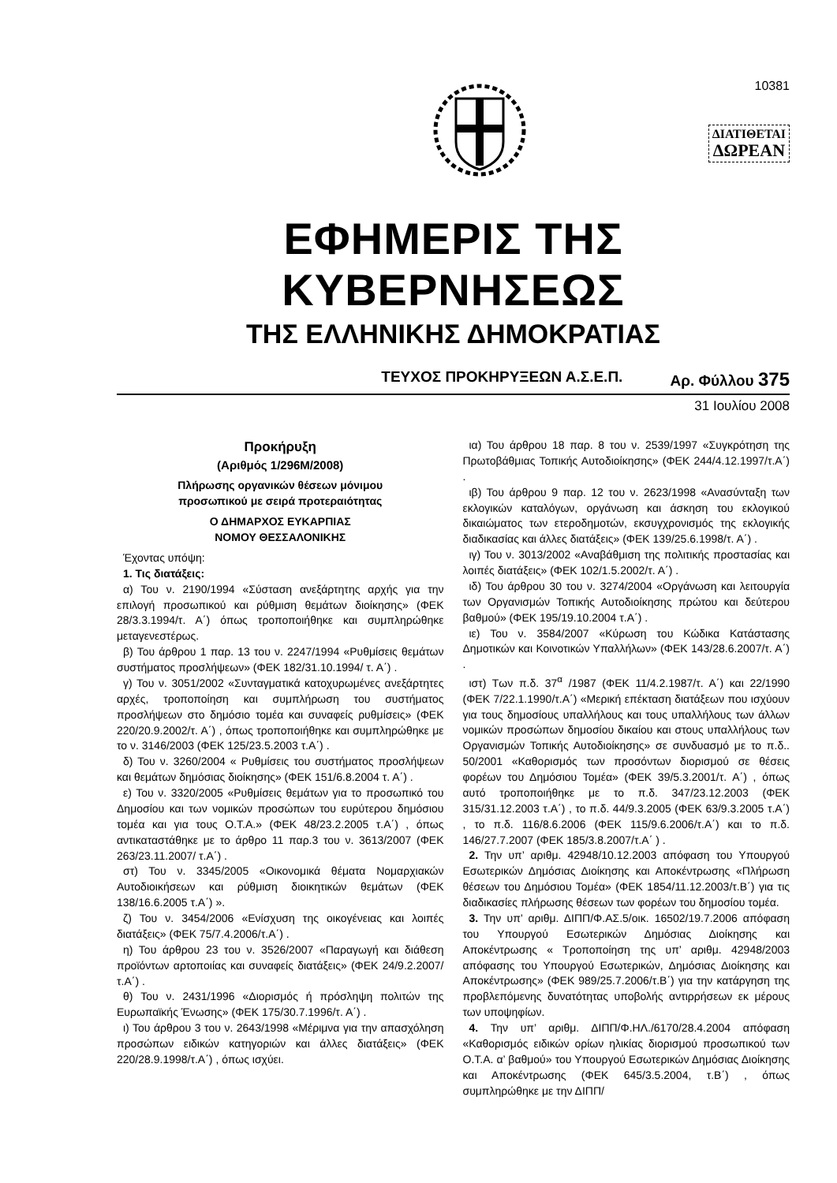10381
ΔΙΑΤΙΘΕΤΑΙ
ΔΩΡΕΑΝ
ΕΦΗΜΕΡΙΣ ΤΗΣ ΚΥΒΕΡΝΗΣΕΩΣ
ΤΗΣ ΕΛΛΗΝΙΚΗΣ ΔΗΜΟΚΡΑΤΙΑΣ
ΤΕΥΧΟΣ ΠΡΟΚΗΡΥΞΕΩΝ Α.Σ.Ε.Π. Αρ. Φύλλου 375
31 Ιουλίου 2008
Προκήρυξη
(Αριθμός 1/296Μ/2008)
Πλήρωσης οργανικών θέσεων μόνιμου
προσωπικού με σειρά προτεραιότητας
Ο ΔΗΜΑΡΧΟΣ ΕΥΚΑΡΠΙΑΣ
ΝΟΜΟΥ ΘΕΣΣΑΛΟΝΙΚΗΣ
Έχοντας υπόψη:
1. Τις διατάξεις:
α) Του ν. 2190/1994 «Σύσταση ανεξάρτητης αρχής για την επιλογή προσωπικού και ρύθμιση θεμάτων διοίκησης» (ΦΕΚ 28/3.3.1994/τ. Α΄) όπως τροποποιήθηκε και συμπληρώθηκε μεταγενεστέρως.
β) Του άρθρου 1 παρ. 13 του ν. 2247/1994 «Ρυθμίσεις θεμάτων συστήματος προσλήψεων» (ΦΕΚ 182/31.10.1994/ τ. Α΄) .
γ) Του ν. 3051/2002 «Συνταγματικά κατοχυρωμένες ανεξάρτητες αρχές, τροποποίηση και συμπλήρωση του συστήματος προσλήψεων στο δημόσιο τομέα και συναφείς ρυθμίσεις» (ΦΕΚ 220/20.9.2002/τ. Α΄) , όπως τροποποιήθηκε και συμπληρώθηκε με το ν. 3146/2003 (ΦΕΚ 125/23.5.2003 τ.Α΄) .
δ) Του ν. 3260/2004 « Ρυθμίσεις του συστήματος προσλήψεων και θεμάτων δημόσιας διοίκησης» (ΦΕΚ 151/6.8.2004 τ. Α΄) .
ε) Του ν. 3320/2005 «Ρυθμίσεις θεμάτων για το προσωπικό του Δημοσίου και των νομικών προσώπων του ευρύτερου δημόσιου τομέα και για τους Ο.Τ.Α.» (ΦΕΚ 48/23.2.2005 τ.Α΄) , όπως αντικαταστάθηκε με το άρθρο 11 παρ.3 του ν. 3613/2007 (ΦΕΚ 263/23.11.2007/ τ.Α΄) .
στ) Του ν. 3345/2005 «Οικονομικά θέματα Νομαρχιακών Αυτοδιοικήσεων και ρύθμιση διοικητικών θεμάτων (ΦΕΚ 138/16.6.2005 τ.Α΄) ».
ζ) Του ν. 3454/2006 «Ενίσχυση της οικογένειας και λοιπές διατάξεις» (ΦΕΚ 75/7.4.2006/τ.Α΄) .
η) Του άρθρου 23 του ν. 3526/2007 «Παραγωγή και διάθεση προϊόντων αρτοποιίας και συναφείς διατάξεις» (ΦΕΚ 24/9.2.2007/τ.Α΄) .
θ) Του ν. 2431/1996 «Διορισμός ή πρόσληψη πολιτών της Ευρωπαϊκής Ένωσης» (ΦΕΚ 175/30.7.1996/τ. Α΄) .
ι) Του άρθρου 3 του ν. 2643/1998 «Μέριμνα για την απασχόληση προσώπων ειδικών κατηγοριών και άλλες διατάξεις» (ΦΕΚ 220/28.9.1998/τ.Α΄) , όπως ισχύει.
ια) Του άρθρου 18 παρ. 8 του ν. 2539/1997 «Συγκρότηση της Πρωτοβάθμιας Τοπικής Αυτοδιοίκησης» (ΦΕΚ 244/4.12.1997/τ.Α΄) .
ιβ) Του άρθρου 9 παρ. 12 του ν. 2623/1998 «Ανασύνταξη των εκλογικών καταλόγων, οργάνωση και άσκηση του εκλογικού δικαιώματος των ετεροδημοτών, εκσυγχρονισμός της εκλογικής διαδικασίας και άλλες διατάξεις» (ΦΕΚ 139/25.6.1998/τ. Α΄) .
ιγ) Του ν. 3013/2002 «Αναβάθμιση της πολιτικής προστασίας και λοιπές διατάξεις» (ΦΕΚ 102/1.5.2002/τ. Α΄) .
ιδ) Του άρθρου 30 του ν. 3274/2004 «Οργάνωση και λειτουργία των Οργανισμών Τοπικής Αυτοδιοίκησης πρώτου και δεύτερου βαθμού» (ΦΕΚ 195/19.10.2004 τ.Α΄) .
ιε) Του ν. 3584/2007 «Κύρωση του Κώδικα Κατάστασης Δημοτικών και Κοινοτικών Υπαλλήλων» (ΦΕΚ 143/28.6.2007/τ. Α΄) .
ιστ) Των π.δ. 37<sup>α</sup> /1987 (ΦΕΚ 11/4.2.1987/τ. Α΄) και 22/1990 (ΦΕΚ 7/22.1.1990/τ.Α΄) «Μερική επέκταση διατάξεων που ισχύουν για τους δημοσίους υπαλλήλους και τους υπαλλήλους των άλλων νομικών προσώπων δημοσίου δικαίου και στους υπαλλήλους των Οργανισμών Τοπικής Αυτοδιοίκησης» σε συνδυασμό με το π.δ.. 50/2001 «Καθορισμός των προσόντων διορισμού σε θέσεις φορέων του Δημόσιου Τομέα» (ΦΕΚ 39/5.3.2001/τ. Α΄) , όπως αυτό τροποποιήθηκε με το π.δ. 347/23.12.2003 (ΦΕΚ 315/31.12.2003 τ.Α΄) , το π.δ. 44/9.3.2005 (ΦΕΚ 63/9.3.2005 τ.Α΄) , το π.δ. 116/8.6.2006 (ΦΕΚ 115/9.6.2006/τ.Α΄) και το π.δ. 146/27.7.2007 (ΦΕΚ 185/3.8.2007/τ.Α΄ ) .
2. Την υπ’ αριθμ. 42948/10.12.2003 απόφαση του Υπουργού Εσωτερικών Δημόσιας Διοίκησης και Αποκέντρωσης «Πλήρωση θέσεων του Δημόσιου Τομέα» (ΦΕΚ 1854/11.12.2003/τ.Β΄) για τις διαδικασίες πλήρωσης θέσεων των φορέων του δημοσίου τομέα.
3. Την υπ’ αριθμ. ΔΙΠΠ/Φ.ΑΣ.5/οικ. 16502/19.7.2006 απόφαση του Υπουργού Εσωτερικών Δημόσιας Διοίκησης και Αποκέντρωσης « Τροποποίηση της υπ’ αριθμ. 42948/2003 απόφασης του Υπουργού Εσωτερικών, Δημόσιας Διοίκησης και Αποκέντρωσης» (ΦΕΚ 989/25.7.2006/τ.Β΄) για την κατάργηση της προβλεπόμενης δυνατότητας υποβολής αντιρρήσεων εκ μέρους των υποψηφίων.
4. Την υπ’ αριθμ. ΔΙΠΠ/Φ.ΗΛ./6170/28.4.2004 απόφαση «Καθορισμός ειδικών ορίων ηλικίας διορισμού προσωπικού των Ο.Τ.Α. α’ βαθμού» του Υπουργού Εσωτερικών Δημόσιας Διοίκησης και Αποκέντρωσης (ΦΕΚ 645/3.5.2004, τ.Β΄) , όπως συμπληρώθηκε με την ΔΙΠΠ/